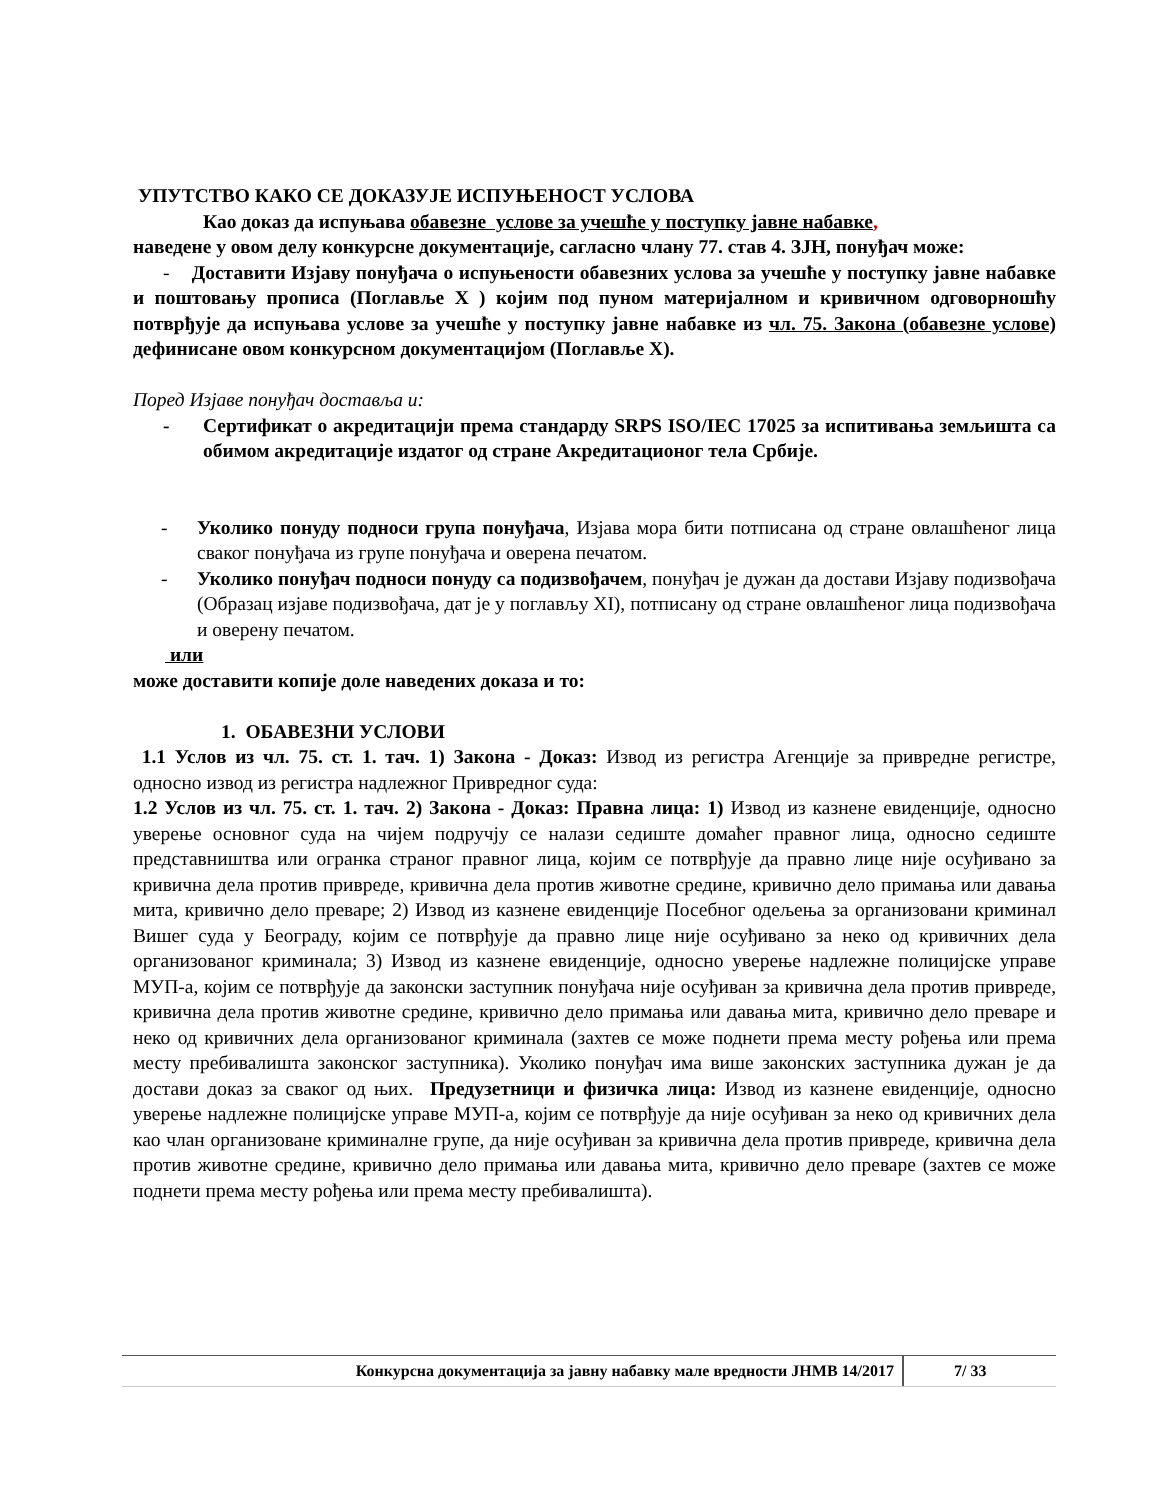УПУТСТВО КАКО СЕ ДОКАЗУЈЕ ИСПУЊЕНОСТ УСЛОВА
Као доказ да испуњава обавезне услове за учешће у поступку јавне набавке,
наведене у овом делу конкурсне документације, сагласно члану 77. став 4. ЗЈН, понуђач може:
- Доставити Изјаву понуђача о испуњености обавезних услова за учешће у поступку јавне набавке и поштовању прописа (Поглавље X ) којим под пуном материјалном и кривичном одговорношћу потврђује да испуњава услове за учешће у поступку јавне набавке из чл. 75. Закона (обавезне услове) дефинисане овом конкурсном документацијом (Поглавље X).
Поред Изјаве понуђач доставља и:
- Сертификат о акредитацији према стандарду SRPS ISO/IEC 17025 за испитивања земљишта са обимом акредитације издатог од стране Акредитационог тела Србије.
- Уколико понуду подноси група понуђача, Изјава мора бити потписана од стране овлашћеног лица сваког понуђача из групе понуђача и оверена печатом.
- Уколико понуђач подноси понуду са подизвођачем, понуђач је дужан да достави Изјаву подизвођача (Образац изјаве подизвођача, дат је у поглављу XI), потписану од стране овлашћеног лица подизвођача и оверену печатом.
или
може доставити копије доле наведених доказа и то:
1. ОБАВЕЗНИ УСЛОВИ
1.1 Услов из чл. 75. ст. 1. тач. 1) Закона - Доказ: Извод из регистра Агенције за привредне регистре, односно извод из регистра надлежног Привредног суда:
1.2 Услов из чл. 75. ст. 1. тач. 2) Закона - Доказ: Правна лица: 1) Извод из казнене евиденције, односно уверење основног суда на чијем подручју се налази седиште домаћег правног лица, односно седиште представништва или огранка страног правног лица, којим се потврђује да правно лице није осуђивано за кривична дела против привреде, кривична дела против животне средине, кривично дело примања или давања мита, кривично дело преваре; 2) Извод из казнене евиденције Посебног одељења за организовани криминал Вишег суда у Београду, којим се потврђује да правно лице није осуђивано за неко од кривичних дела организованог криминала; 3) Извод из казнене евиденције, односно уверење надлежне полицијске управе МУП-а, којим се потврђује да законски заступник понуђача није осуђиван за кривична дела против привреде, кривична дела против животне средине, кривично дело примања или давања мита, кривично дело преваре и неко од кривичних дела организованог криминала (захтев се може поднети према месту рођења или према месту пребивалишта законског заступника). Уколико понуђач има више законских заступника дужан је да достави доказ за сваког од њих. Предузетници и физичка лица: Извод из казнене евиденције, односно уверење надлежне полицијске управе МУП-а, којим се потврђује да није осуђиван за неко од кривичних дела као члан организоване криминалне групе, да није осуђиван за кривична дела против привреде, кривична дела против животне средине, кривично дело примања или давања мита, кривично дело преваре (захтев се може поднети према месту рођења или према месту пребивалишта).
Конкурсна документација за јавну набавку мале вредности ЈНМВ 14/2017 7/ 33